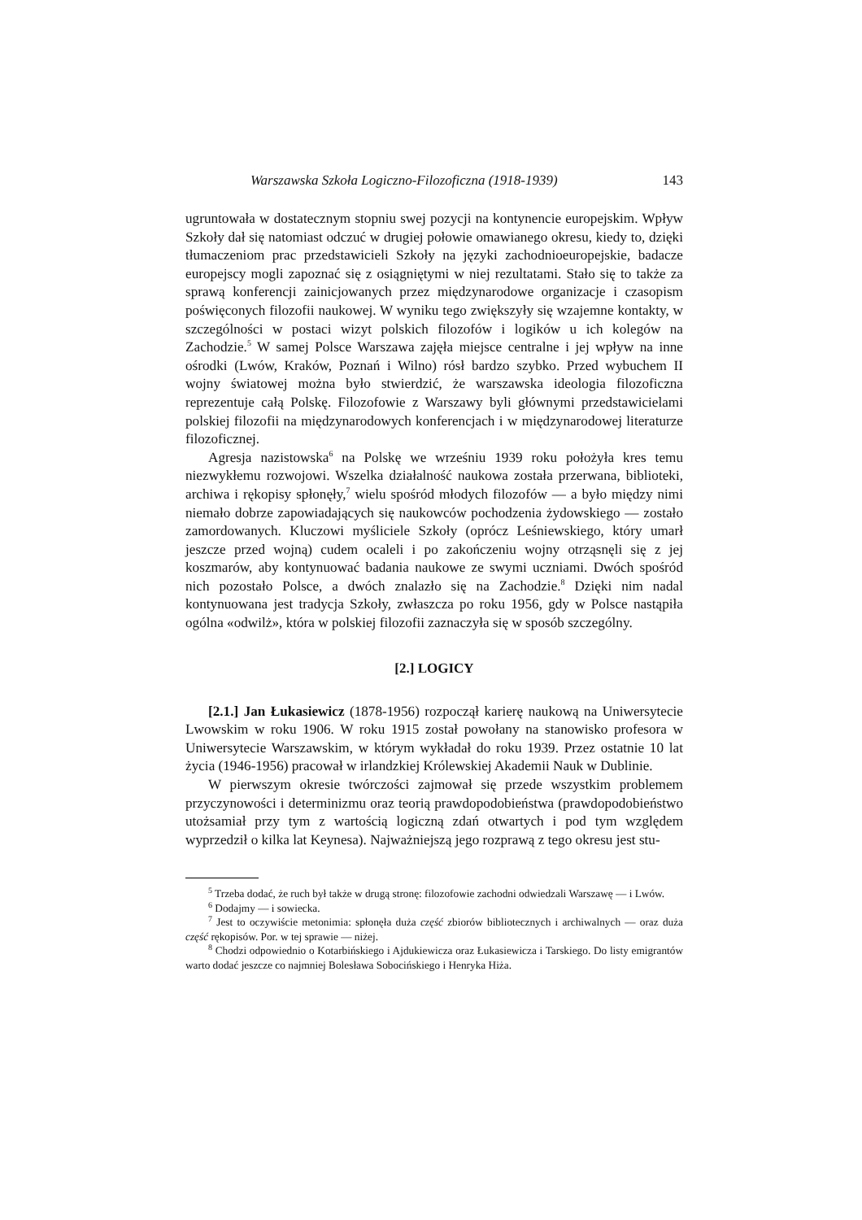Warszawska Szkoła Logiczno-Filozoficzna (1918-1939) 143
ugruntowała w dostatecznym stopniu swej pozycji na kontynencie europejskim. Wpływ Szkoły dał się natomiast odczuć w drugiej połowie omawianego okresu, kiedy to, dzięki tłumaczeniom prac przedstawicieli Szkoły na języki zachodnioeuropejskie, badacze europejscy mogli zapoznać się z osiągniętymi w niej rezultatami. Stało się to także za sprawą konferencji zainicjowanych przez międzynarodowe organizacje i czasopism poświęconych filozofii naukowej. W wyniku tego zwiększyły się wzajemne kontakty, w szczególności w postaci wizyt polskich filozofów i logików u ich kolegów na Zachodzie.<sup>5</sup> W samej Polsce Warszawa zajęła miejsce centralne i jej wpływ na inne ośrodki (Lwów, Kraków, Poznań i Wilno) rósł bardzo szybko. Przed wybuchem II wojny światowej można było stwierdzić, że warszawska ideologia filozoficzna reprezentuje całą Polskę. Filozofowie z Warszawy byli głównymi przedstawicielami polskiej filozofii na międzynarodowych konferencjach i w międzynarodowej literaturze filozoficznej.
Agresja nazistowska<sup>6</sup> na Polskę we wrześniu 1939 roku położyła kres temu niezwykłemu rozwojowi. Wszelka działalność naukowa została przerwana, biblioteki, archiwa i rękopisy spłonęły,<sup>7</sup> wielu spośród młodych filozofów — a było między nimi niemało dobrze zapowiadających się naukowców pochodzenia żydowskiego — zostało zamordowanych. Kluczowi myśliciele Szkoły (oprócz Leśniewskiego, który umarł jeszcze przed wojną) cudem ocaleli i po zakończeniu wojny otrząsnęli się z jej koszmarów, aby kontynuować badania naukowe ze swymi uczniami. Dwóch spośród nich pozostało Polsce, a dwóch znalazło się na Zachodzie.<sup>8</sup> Dzięki nim nadal kontynuowana jest tradycja Szkoły, zwłaszcza po roku 1956, gdy w Polsce nastąpiła ogólna «odwilż», która w polskiej filozofii zaznaczyła się w sposób szczególny.
[2.] LOGICY
[2.1.] Jan Łukasiewicz (1878-1956) rozpoczął karierę naukową na Uniwersytecie Lwowskim w roku 1906. W roku 1915 został powołany na stanowisko profesora w Uniwersytecie Warszawskim, w którym wykładał do roku 1939. Przez ostatnie 10 lat życia (1946-1956) pracował w irlandzkiej Królewskiej Akademii Nauk w Dublinie.
W pierwszym okresie twórczości zajmował się przede wszystkim problemem przyczynowości i determinizmu oraz teorią prawdopodobieństwa (prawdopodobieństwo utożsamiał przy tym z wartością logiczną zdań otwartych i pod tym względem wyprzedził o kilka lat Keynesa). Najważniejszą jego rozprawą z tego okresu jest stu-
<sup>5</sup> Trzeba dodać, że ruch był także w drugą stronę: filozofowie zachodni odwiedzali Warszawę — i Lwów.
<sup>6</sup> Dodajmy — i sowiecka.
<sup>7</sup> Jest to oczywiście metonimia: spłonęła duża część zbiorów bibliotecznych i archiwalnych — oraz duża część rękopisów. Por. w tej sprawie — niżej.
<sup>8</sup> Chodzi odpowiednio o Kotarbińskiego i Ajdukiewicza oraz Łukasiewicza i Tarskiego. Do listy emigrantów warto dodać jeszcze co najmniej Bolesława Sobocińskiego i Henryka Hiża.